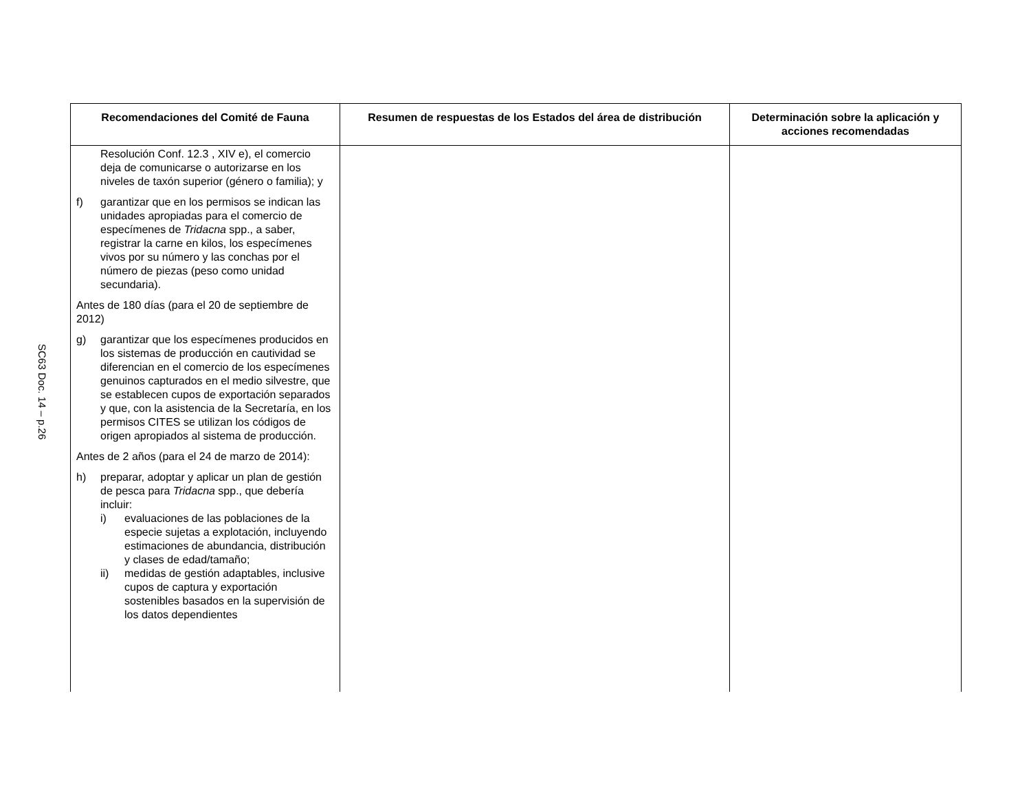SC63 Doc. 14 – p.26
| Recomendaciones del Comité de Fauna | Resumen de respuestas de los Estados del área de distribución | Determinación sobre la aplicación y acciones recomendadas |
| --- | --- | --- |
| Resolución Conf. 12.3 , XIV e), el comercio deja de comunicarse o autorizarse en los niveles de taxón superior (género o familia); y f) garantizar que en los permisos se indican las unidades apropiadas para el comercio de especímenes de Tridacna spp., a saber, registrar la carne en kilos, los especímenes vivos por su número y las conchas por el número de piezas (peso como unidad secundaria). Antes de 180 días (para el 20 de septiembre de 2012) g) garantizar que los especímenes producidos en los sistemas de producción en cautividad se diferencian en el comercio de los especímenes genuinos capturados en el medio silvestre, que se establecen cupos de exportación separados y que, con la asistencia de la Secretaría, en los permisos CITES se utilizan los códigos de origen apropiados al sistema de producción. Antes de 2 años (para el 24 de marzo de 2014): h) preparar, adoptar y aplicar un plan de gestión de pesca para Tridacna spp., que debería incluir: i) evaluaciones de las poblaciones de la especie sujetas a explotación, incluyendo estimaciones de abundancia, distribución y clases de edad/tamaño; ii) medidas de gestión adaptables, inclusive cupos de captura y exportación sostenibles basados en la supervisión de los datos dependientes | | |